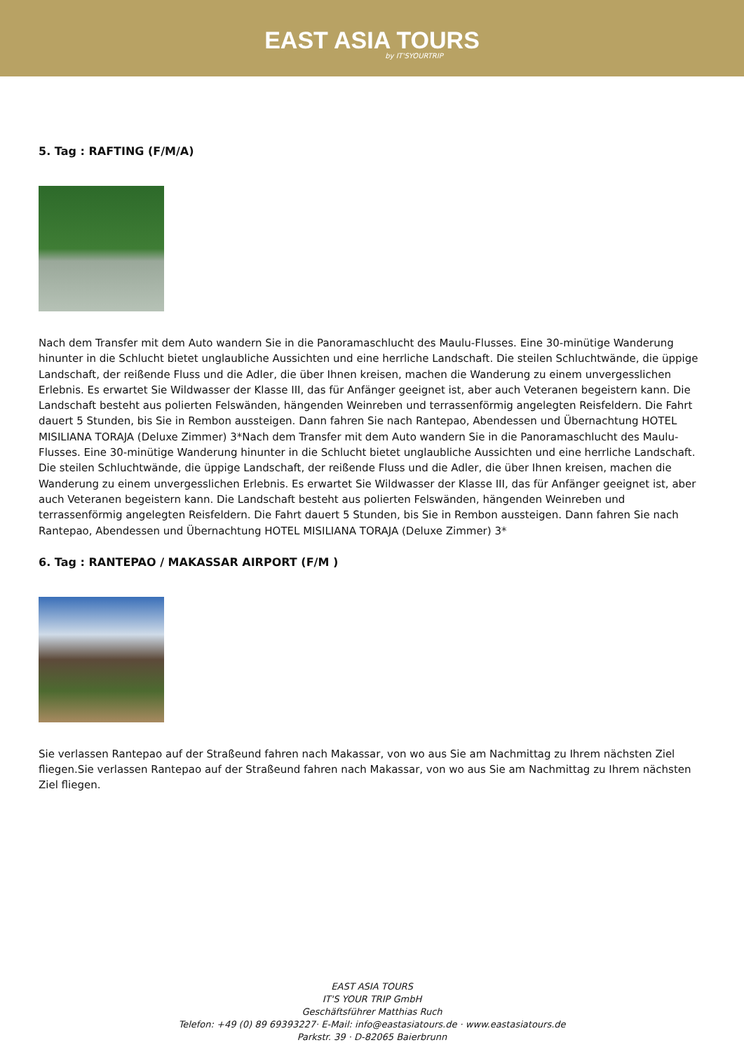EAST ASIA TOURS
by IT'SYOURTRIP
5. Tag : RAFTING (F/M/A)
Nach dem Transfer mit dem Auto wandern Sie in die Panoramaschlucht des Maulu-Flusses. Eine 30-minütige Wanderung hinunter in die Schlucht bietet unglaubliche Aussichten und eine herrliche Landschaft. Die steilen Schluchtwände, die üppige Landschaft, der reißende Fluss und die Adler, die über Ihnen kreisen, machen die Wanderung zu einem unvergesslichen Erlebnis. Es erwartet Sie Wildwasser der Klasse III, das für Anfänger geeignet ist, aber auch Veteranen begeistern kann. Die Landschaft besteht aus polierten Felswänden, hängenden Weinreben und terrassenförmig angelegten Reisfeldern. Die Fahrt dauert 5 Stunden, bis Sie in Rembon aussteigen. Dann fahren Sie nach Rantepao, Abendessen und Übernachtung HOTEL MISILIANA TORAJA (Deluxe Zimmer) 3*Nach dem Transfer mit dem Auto wandern Sie in die Panoramaschlucht des Maulu-Flusses. Eine 30-minütige Wanderung hinunter in die Schlucht bietet unglaubliche Aussichten und eine herrliche Landschaft. Die steilen Schluchtwände, die üppige Landschaft, der reißende Fluss und die Adler, die über Ihnen kreisen, machen die Wanderung zu einem unvergesslichen Erlebnis. Es erwartet Sie Wildwasser der Klasse III, das für Anfänger geeignet ist, aber auch Veteranen begeistern kann. Die Landschaft besteht aus polierten Felswänden, hängenden Weinreben und terrassenförmig angelegten Reisfeldern. Die Fahrt dauert 5 Stunden, bis Sie in Rembon aussteigen. Dann fahren Sie nach Rantepao, Abendessen und Übernachtung HOTEL MISILIANA TORAJA (Deluxe Zimmer) 3*
6. Tag : RANTEPAO / MAKASSAR AIRPORT (F/M )
Sie verlassen Rantepao auf der Straßeund fahren nach Makassar, von wo aus Sie am Nachmittag zu Ihrem nächsten Ziel fliegen.Sie verlassen Rantepao auf der Straßeund fahren nach Makassar, von wo aus Sie am Nachmittag zu Ihrem nächsten Ziel fliegen.
EAST ASIA TOURS
IT'S YOUR TRIP GmbH
Geschäftsführer Matthias Ruch
Telefon: +49 (0) 89 69393227· E-Mail: info@eastasiatours.de · www.eastasiatours.de
Parkstr. 39 · D-82065 Baierbrunn